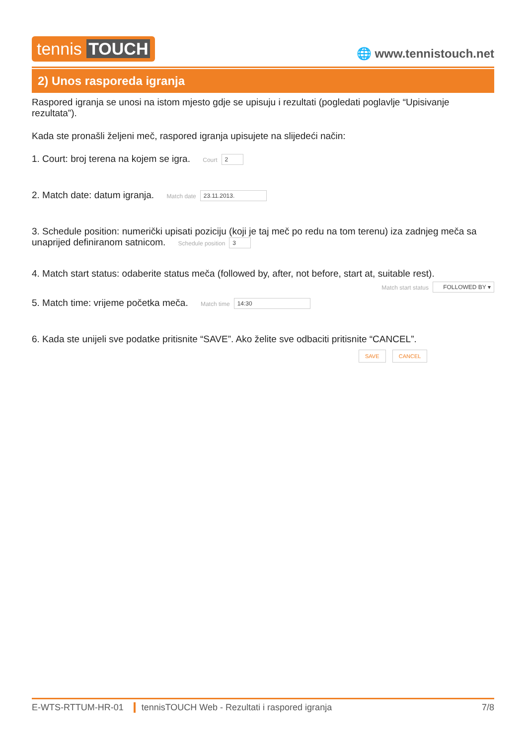tennis TOUCH
🌐 www.tennistouch.net
2) Unos rasporeda igranja
Raspored igranja se unosi na istom mjesto gdje se upisuju i rezultati (pogledati poglavlje “Upisivanje rezultata”).
Kada ste pronašli željeni meč, raspored igranja upisujete na slijedeći način:
1. Court: broj terena na kojem se igra. Court 2
2. Match date: datum igranja. Match date 23.11.2013.
3. Schedule position: numerički upisati poziciju (koji je taj meč po redu na tom terenu) iza zadnjeg meča sa unaprijed definiranom satnicom. Schedule position 3
4. Match start status: odaberite status meča (followed by, after, not before, start at, suitable rest).
Match start status FOLLOWED BY ▾
5. Match time: vrijeme početka meča. Match time 14:30
6. Kada ste unijeli sve podatke pritisnite “SAVE”. Ako želite sve odbaciti pritisnite “CANCEL”.
SAVE CANCEL
E-WTS-RTTUM-HR-01 tennisTOUCH Web - Rezultati i raspored igranja 7/8